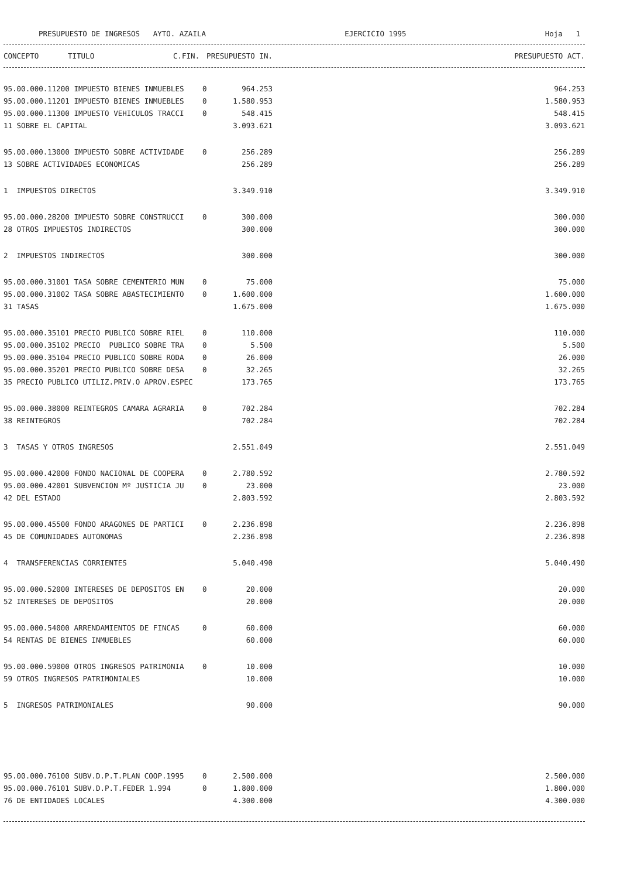PRESUPUESTO DE INGRESOS AYTO. AZAILA EJERCICIO 1995 Hoja 1
| CONCEPTO | TITULO | C.FIN. | PRESUPUESTO IN. | PRESUPUESTO ACT. |
| --- | --- | --- | --- | --- |
| 95.00.000.11200 IMPUESTO BIENES INMUEBLES | 0 | 964.253 | 964.253 |
| 95.00.000.11201 IMPUESTO BIENES INMUEBLES | 0 | 1.580.953 | 1.580.953 |
| 95.00.000.11300 IMPUESTO VEHICULOS TRACCI | 0 | 548.415 | 548.415 |
| 11 SOBRE EL CAPITAL | | 3.093.621 | 3.093.621 |
| 95.00.000.13000 IMPUESTO SOBRE ACTIVIDADE | 0 | 256.289 | 256.289 |
| 13 SOBRE ACTIVIDADES ECONOMICAS | | 256.289 | 256.289 |
| 1 IMPUESTOS DIRECTOS | | 3.349.910 | 3.349.910 |
| 95.00.000.28200 IMPUESTO SOBRE CONSTRUCCI | 0 | 300.000 | 300.000 |
| 28 OTROS IMPUESTOS INDIRECTOS | | 300.000 | 300.000 |
| 2 IMPUESTOS INDIRECTOS | | 300.000 | 300.000 |
| 95.00.000.31001 TASA SOBRE CEMENTERIO MUN | 0 | 75.000 | 75.000 |
| 95.00.000.31002 TASA SOBRE ABASTECIMIENTO | 0 | 1.600.000 | 1.600.000 |
| 31 TASAS | | 1.675.000 | 1.675.000 |
| 95.00.000.35101 PRECIO PUBLICO SOBRE RIEL | 0 | 110.000 | 110.000 |
| 95.00.000.35102 PRECIO PUBLICO SOBRE TRA | 0 | 5.500 | 5.500 |
| 95.00.000.35104 PRECIO PUBLICO SOBRE RODA | 0 | 26.000 | 26.000 |
| 95.00.000.35201 PRECIO PUBLICO SOBRE DESA | 0 | 32.265 | 32.265 |
| 35 PRECIO PUBLICO UTILIZ.PRIV.O APROV.ESPEC | | 173.765 | 173.765 |
| 95.00.000.38000 REINTEGROS CAMARA AGRARIA | 0 | 702.284 | 702.284 |
| 38 REINTEGROS | | 702.284 | 702.284 |
| 3 TASAS Y OTROS INGRESOS | | 2.551.049 | 2.551.049 |
| 95.00.000.42000 FONDO NACIONAL DE COOPERA | 0 | 2.780.592 | 2.780.592 |
| 95.00.000.42001 SUBVENCION Mº JUSTICIA JU | 0 | 23.000 | 23.000 |
| 42 DEL ESTADO | | 2.803.592 | 2.803.592 |
| 95.00.000.45500 FONDO ARAGONES DE PARTICI | 0 | 2.236.898 | 2.236.898 |
| 45 DE COMUNIDADES AUTONOMAS | | 2.236.898 | 2.236.898 |
| 4 TRANSFERENCIAS CORRIENTES | | 5.040.490 | 5.040.490 |
| 95.00.000.52000 INTERESES DE DEPOSITOS EN | 0 | 20.000 | 20.000 |
| 52 INTERESES DE DEPOSITOS | | 20.000 | 20.000 |
| 95.00.000.54000 ARRENDAMIENTOS DE FINCAS | 0 | 60.000 | 60.000 |
| 54 RENTAS DE BIENES INMUEBLES | | 60.000 | 60.000 |
| 95.00.000.59000 OTROS INGRESOS PATRIMONIA | 0 | 10.000 | 10.000 |
| 59 OTROS INGRESOS PATRIMONIALES | | 10.000 | 10.000 |
| 5 INGRESOS PATRIMONIALES | | 90.000 | 90.000 |
| 95.00.000.76100 SUBV.D.P.T.PLAN COOP.1995 | 0 | 2.500.000 | 2.500.000 |
| 95.00.000.76101 SUBV.D.P.T.FEDER 1.994 | 0 | 1.800.000 | 1.800.000 |
| 76 DE ENTIDADES LOCALES | | 4.300.000 | 4.300.000 |